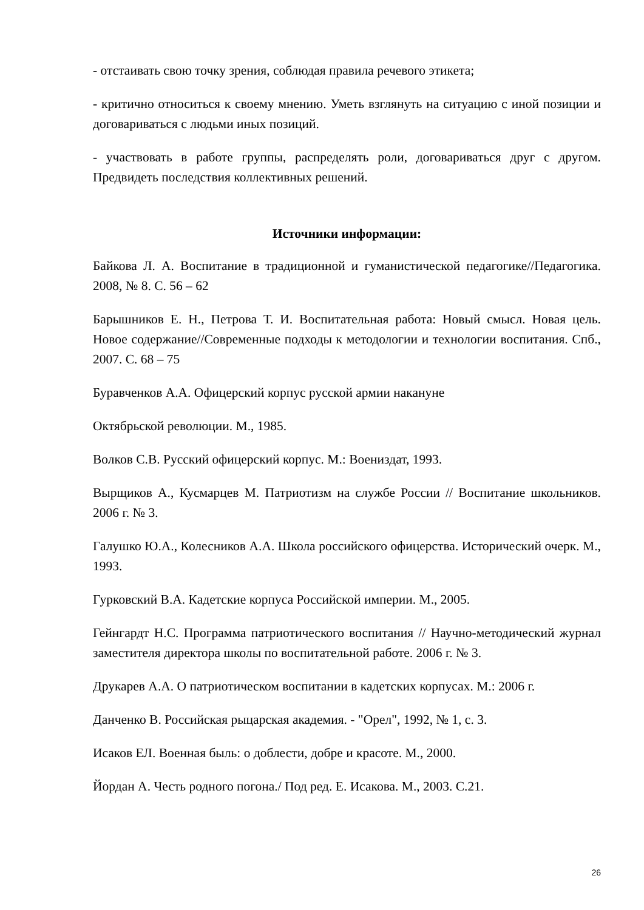- отстаивать свою точку зрения, соблюдая правила речевого этикета;
- критично относиться к своему мнению. Уметь взглянуть на ситуацию с иной позиции и договариваться с людьми иных позиций.
- участвовать в работе группы, распределять роли, договариваться друг с другом. Предвидеть последствия коллективных решений.
Источники информации:
Байкова Л. А. Воспитание в традиционной и гуманистической педагогике//Педагогика. 2008, № 8. С. 56 – 62
Барышников Е. Н., Петрова Т. И. Воспитательная работа: Новый смысл. Новая цель. Новое содержание//Современные подходы к методологии и технологии воспитания. Спб., 2007. С. 68 – 75
Буравченков А.А. Офицерский корпус русской армии накануне
Октябрьской революции. М., 1985.
Волков С.В. Русский офицерский корпус. М.: Воениздат, 1993.
Вырщиков А., Кусмарцев М. Патриотизм на службе России // Воспитание школьников. 2006 г. № 3.
Галушко Ю.А., Колесников А.А. Школа российского офицерства. Исторический очерк. М., 1993.
Гурковский В.А. Кадетские корпуса Российской империи. М., 2005.
Гейнгардт Н.С. Программа патриотического воспитания // Научно-методический журнал заместителя директора школы по воспитательной работе. 2006 г. № 3.
Друкарев А.А. О патриотическом воспитании в кадетских корпусах. М.: 2006 г.
Данченко В. Российская рыцарская академия. - "Орел", 1992, № 1, с. 3.
Исаков ЕЛ. Военная быль: о доблести, добре и красоте. М., 2000.
Йордан А. Честь родного погона./ Под ред. Е. Исакова. М., 2003. С.21.
26